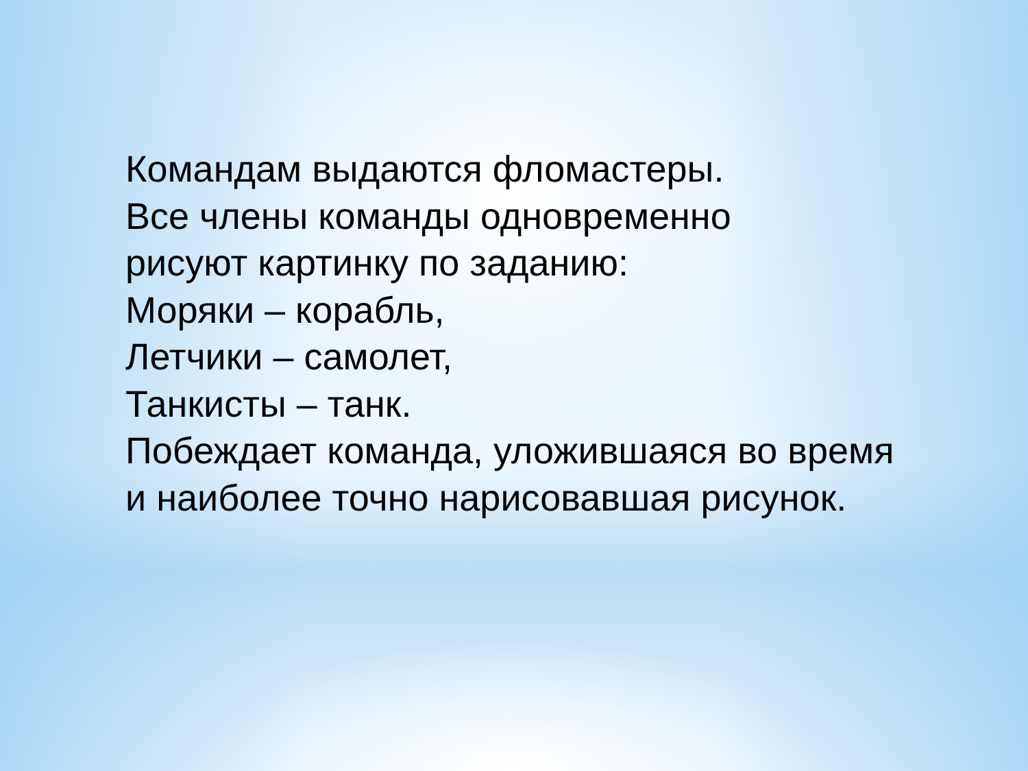Командам выдаются фломастеры.
Все члены команды одновременно
рисуют картинку по заданию:
Моряки – корабль,
Летчики – самолет,
Танкисты – танк.
Побеждает команда, уложившаяся во время
и наиболее точно нарисовавшая рисунок.